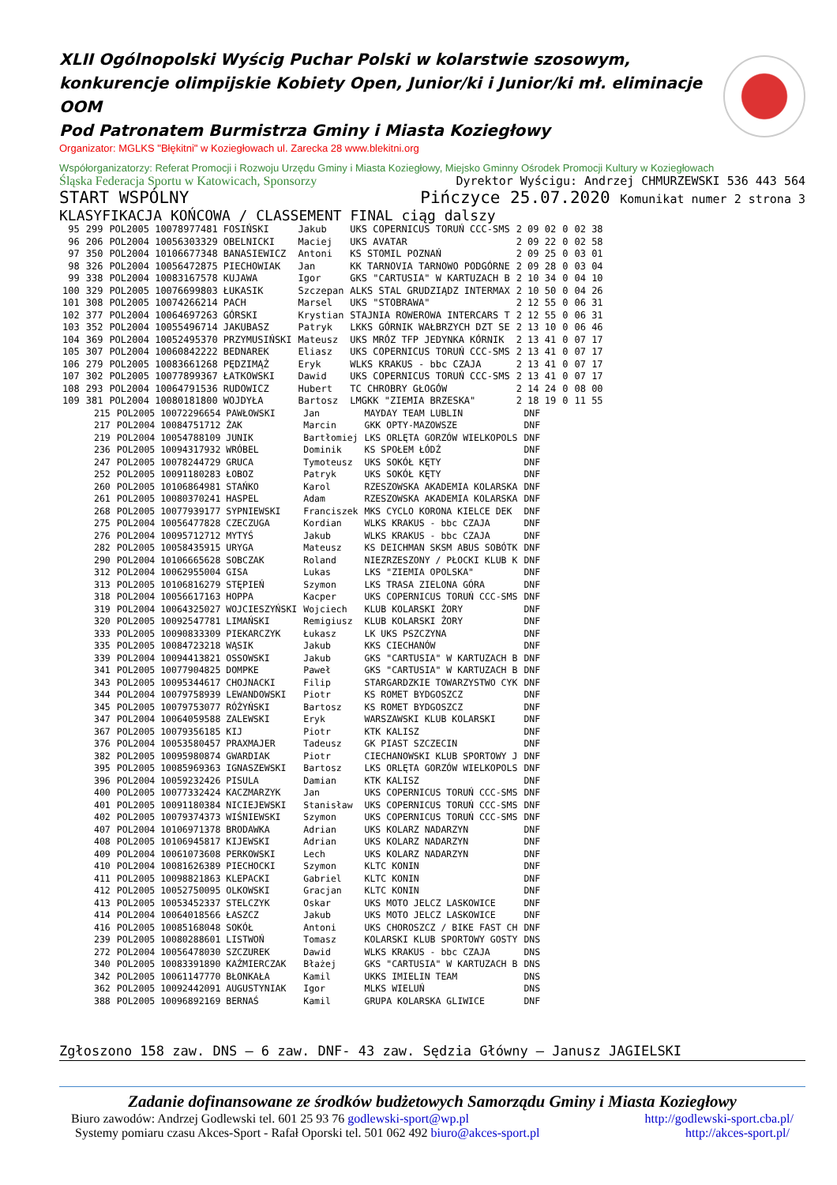XLII Ogólnopolski Wyścig Puchar Polski w kolarstwie szosowym, konkurencje olimpijskie Kobiety Open, Junior/ki i Junior/ki mł. eliminacje OOM
Pod Patronatem Burmistrza Gminy i Miasta Koziegłowy
Organizator: MGLKS "Błękitni" w Koziegłowach ul. Zarecka 28 www.blekitni.org
Współorganizatorzy: Referat Promocji i Rozwoju Urzędu Gminy i Miasta Koziegłowy, Miejsko Gminny Ośrodek Promocji Kultury w Koziegłowach
Śląska Federacja Sportu w Katowicach, Sponsorzy Dyrektor Wyścigu: Andrzej CHMURZEWSKI 536 443 564
START WSPÓLNY Pińczyce 25.07.2020 Komunikat numer 2 strona 3
KLASYFIKACJA KOŃCOWA / CLASSEMENT FINAL ciąg dalszy
| 95 | 299 | POL2005 10078977481 FOSIŃSKI | Jakub | UKS COPERNICUS TORUŃ CCC-SMS | 2 09 02 | 0 | 02 38 |
| 96 | 206 | POL2004 10056303329 OBELNICKI | Maciej | UKS AVATAR | 2 09 22 | 0 | 02 58 |
| 97 | 350 | POL2004 10106677348 BANASIEWICZ | Antoni | KS STOMIL POZNAŃ | 2 09 25 | 0 | 03 01 |
| 98 | 326 | POL2004 10056472875 PIECHOWIAK | Jan | KK TARNOVIA TARNOWO PODGÓRNE | 2 09 28 | 0 | 03 04 |
| 99 | 338 | POL2004 10083167578 KUJAWA | Igor | GKS "CARTUSIA" W KARTUZACH B | 2 10 34 | 0 | 04 10 |
| 100 | 329 | POL2005 10076699803 ŁUKASIK | Szczepan | ALKS STAL GRUDZIĄDZ INTERMAX | 2 10 50 | 0 | 04 26 |
| 101 | 308 | POL2005 10074266214 PACH | Marsel | UKS "STOBRAWA" | 2 12 55 | 0 | 06 31 |
| 102 | 377 | POL2004 10064697263 GÓRSKI | Krystian | STAJNIA ROWEROWA INTERCARS T | 2 12 55 | 0 | 06 31 |
| 103 | 352 | POL2004 10055496714 JAKUBASZ | Patryk | LKKS GÓRNIK WAŁBRZYCH DZT SE | 2 13 10 | 0 | 06 46 |
| 104 | 369 | POL2004 10052495370 PRZYMUSIŃSKI | Mateusz | UKS MRÓZ TFP JEDYNKA KÓRNIK | 2 13 41 | 0 | 07 17 |
| 105 | 307 | POL2004 10060842222 BEDNAREK | Eliasz | UKS COPERNICUS TORUŃ CCC-SMS | 2 13 41 | 0 | 07 17 |
| 106 | 279 | POL2005 10083661268 PĘDZIMĄŻ | Eryk | WLKS KRAKUS - bbc CZAJA | 2 13 41 | 0 | 07 17 |
| 107 | 302 | POL2005 10077899367 ŁATKOWSKI | Dawid | UKS COPERNICUS TORUŃ CCC-SMS | 2 13 41 | 0 | 07 17 |
| 108 | 293 | POL2004 10064791536 RUDOWICZ | Hubert | TC CHROBRY GŁOGÓW | 2 14 24 | 0 | 08 00 |
| 109 | 381 | POL2004 10080181800 WOJDYŁA | Bartosz | LMGKK "ZIEMIA BRZESKA" | 2 18 19 | 0 | 11 55 |
| 215 | POL2005 10072296654 PAWŁOWSKI | Jan | MAYDAY TEAM LUBLIN | DNF |
| 217 | POL2004 10084751712 ŻAK | Marcin | GKK OPTY-MAZOWSZE | DNF |
| 219 | POL2004 10054788109 JUNIK | Bartłomiej | LKS ORLĘTA GORZÓW WIELKOPOLS | DNF |
| 236 | POL2005 10094317932 WRÓBEL | Dominik | KS SPOŁEM ŁÓDŹ | DNF |
| 247 | POL2005 10078244729 GRUCA | Tymoteusz | UKS SOKÓŁ KĘTY | DNF |
| 252 | POL2005 10091180283 ŁOBOZ | Patryk | UKS SOKÓŁ KĘTY | DNF |
| 260 | POL2005 10106864981 STAŃKO | Karol | RZESZOWSKA AKADEMIA KOLARSKA | DNF |
| 261 | POL2005 10080370241 HASPEL | Adam | RZESZOWSKA AKADEMIA KOLARSKA | DNF |
| 268 | POL2005 10077939177 SYPNIEWSKI | Franciszek | MKS CYCLO KORONA KIELCE DEK | DNF |
| 275 | POL2004 10056477828 CZECZUGA | Kordian | WLKS KRAKUS - bbc CZAJA | DNF |
| 276 | POL2004 10095712712 MYTYŚ | Jakub | WLKS KRAKUS - bbc CZAJA | DNF |
| 282 | POL2005 10058435915 URYGA | Mateusz | KS DEICHMAN SKSM ABUS SOBÓTK | DNF |
| 290 | POL2004 10106665628 SOBCZAK | Roland | NIEZRZESZONY / PŁOCKI KLUB K | DNF |
| 312 | POL2004 10062955004 GISA | Lukas | LKS "ZIEMIA OPOLSKA" | DNF |
| 313 | POL2005 10106816279 STĘPIEŃ | Szymon | LKS TRASA ZIELONA GÓRA | DNF |
| 318 | POL2004 10056617163 HOPPA | Kacper | UKS COPERNICUS TORUŃ CCC-SMS | DNF |
| 319 | POL2004 10064325027 WOJCIESZYŃSKI | Wojciech | KLUB KOLARSKI ŻORY | DNF |
| 320 | POL2005 10092547781 LIMAŃSKI | Remigiusz | KLUB KOLARSKI ŻORY | DNF |
| 333 | POL2005 10090833309 PIEKARCZYK | Łukasz | LK UKS PSZCZYNA | DNF |
| 335 | POL2005 10084723218 WĄSIK | Jakub | KKS CIECHANÓW | DNF |
| 339 | POL2004 10094413821 OSSOWSKI | Jakub | GKS "CARTUSIA" W KARTUZACH B | DNF |
| 341 | POL2005 10077904825 DOMPKE | Paweł | GKS "CARTUSIA" W KARTUZACH B | DNF |
| 343 | POL2005 10095344617 CHOJNACKI | Filip | STARGARDZKIE TOWARZYSTWO CYK | DNF |
| 344 | POL2004 10079758939 LEWANDOWSKI | Piotr | KS ROMET BYDGOSZCZ | DNF |
| 345 | POL2005 10079753077 RÓŻYŃSKI | Bartosz | KS ROMET BYDGOSZCZ | DNF |
| 347 | POL2004 10064059588 ZALEWSKI | Eryk | WARSZAWSKI KLUB KOLARSKI | DNF |
| 367 | POL2005 10079356185 KIJ | Piotr | KTK KALISZ | DNF |
| 376 | POL2004 10053580457 PRAXMAJER | Tadeusz | GK PIAST SZCZECIN | DNF |
| 382 | POL2005 10095980874 GWARDIAK | Piotr | CIECHANOWSKI KLUB SPORTOWY J | DNF |
| 395 | POL2005 10085969363 IGNASZEWSKI | Bartosz | LKS ORLĘTA GORZÓW WIELKOPOLS | DNF |
| 396 | POL2004 10059232426 PISULA | Damian | KTK KALISZ | DNF |
| 400 | POL2005 10077332424 KACZMARZYK | Jan | UKS COPERNICUS TORUŃ CCC-SMS | DNF |
| 401 | POL2005 10091180384 NICIEJEWSKI | Stanisław | UKS COPERNICUS TORUŃ CCC-SMS | DNF |
| 402 | POL2005 10079374373 WIŚNIEWSKI | Szymon | UKS COPERNICUS TORUŃ CCC-SMS | DNF |
| 407 | POL2004 10106971378 BRODAWKA | Adrian | UKS KOLARZ NADARZYN | DNF |
| 408 | POL2005 10106945817 KIJEWSKI | Adrian | UKS KOLARZ NADARZYN | DNF |
| 409 | POL2004 10061073608 PERKOWSKI | Lech | UKS KOLARZ NADARZYN | DNF |
| 410 | POL2004 10081626389 PIECHOCKI | Szymon | KLTC KONIN | DNF |
| 411 | POL2005 10098821863 KLEPACKI | Gabriel | KLTC KONIN | DNF |
| 412 | POL2005 10052750095 OLKOWSKI | Gracjan | KLTC KONIN | DNF |
| 413 | POL2005 10053452337 STELCZYK | Oskar | UKS MOTO JELCZ LASKOWICE | DNF |
| 414 | POL2004 10064018566 ŁASZCZ | Jakub | UKS MOTO JELCZ LASKOWICE | DNF |
| 416 | POL2005 10085168048 SOKÓŁ | Antoni | UKS CHOROSZCZ / BIKE FAST CH | DNF |
| 239 | POL2005 10080288601 LISTWOŃ | Tomasz | KOLARSKI KLUB SPORTOWY GOSTY | DNS |
| 272 | POL2004 10056478030 SZCZUREK | Dawid | WLKS KRAKUS - bbc CZAJA | DNS |
| 340 | POL2005 10083391890 KAŹMIERCZAK | Błażej | GKS "CARTUSIA" W KARTUZACH B | DNS |
| 342 | POL2005 10061147770 BŁONKAŁA | Kamil | UKKS IMIELIN TEAM | DNS |
| 362 | POL2005 10092442091 AUGUSTYNIAK | Igor | MLKS WIELUŃ | DNS |
| 388 | POL2005 10096892169 BERNAŚ | Kamil | GRUPA KOLARSKA GLIWICE | DNF |
Zgłoszono 158 zaw. DNS – 6 zaw. DNF- 43 zaw. Sędzia Główny – Janusz JAGIELSKI
Zadanie dofinansowane ze środków budżetowych Samorządu Gminy i Miasta Koziegłowy
Biuro zawodów: Andrzej Godlewski tel. 601 25 93 76 godlewski-sport@wp.pl http://godlewski-sport.cba.pl/
Systemy pomiaru czasu Akces-Sport - Rafał Oporski tel. 501 062 492 biuro@akces-sport.pl http://akces-sport.pl/